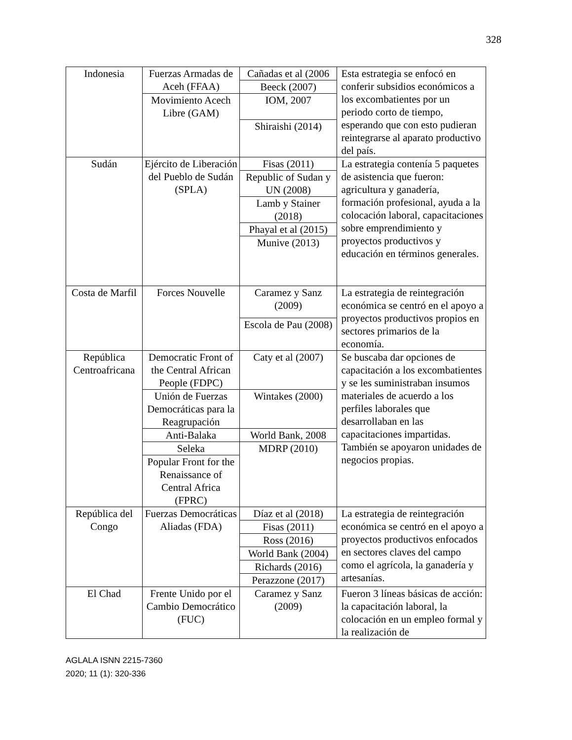328
| Indonesia | Fuerzas Armadas de Aceh (FFAA) | Cañadas et al (2006 | Esta estrategia se enfocó en conferir subsidios económicos a los excombatientes por un periodo corto de tiempo, esperando que con esto pudieran reintegrarse al aparato productivo del país. |
| | | Beeck (2007) | |
| | Movimiento Acech Libre (GAM) | IOM, 2007 | |
| | | Shiraishi (2014) | |
| Sudán | Ejército de Liberación del Pueblo de Sudán (SPLA) | Fisas (2011) | La estrategia contenía 5 paquetes de asistencia que fueron: agricultura y ganadería, formación profesional, ayuda a la colocación laboral, capacitaciones sobre emprendimiento y proyectos productivos y educación en términos generales. |
| | | Republic of Sudan y UN (2008) | |
| | | Lamb y Stainer (2018) | |
| | | Phayal et al (2015) | |
| | | Munive (2013) | |
| Costa de Marfil | Forces Nouvelle | Caramez y Sanz (2009) | La estrategia de reintegración económica se centró en el apoyo a proyectos productivos propios en sectores primarios de la economía. |
| | | Escola de Pau (2008) | |
| República Centroafricana | Democratic Front of the Central African People (FDPC) | Caty et al (2007) | Se buscaba dar opciones de capacitación a los excombatientes y se les suministraban insumos materiales de acuerdo a los perfiles laborales que desarrollaban en las capacitaciones impartidas. También se apoyaron unidades de negocios propias. |
| | Unión de Fuerzas Democráticas para la Reagrupación | Wintakes (2000) | |
| | Anti-Balaka | World Bank, 2008 | |
| | Seleka | MDRP (2010) | |
| | Popular Front for the Renaissance of Central Africa (FPRC) | | |
| República del Congo | Fuerzas Democráticas Aliadas (FDA) | Díaz et al (2018) | La estrategia de reintegración económica se centró en el apoyo a proyectos productivos enfocados en sectores claves del campo como el agrícola, la ganadería y artesanías. |
| | | Fisas (2011) | |
| | | Ross (2016) | |
| | | World Bank (2004) | |
| | | Richards (2016) | |
| | | Perazzone (2017) | |
| El Chad | Frente Unido por el Cambio Democrático (FUC) | Caramez y Sanz (2009) | Fueron 3 líneas básicas de acción: la capacitación laboral, la colocación en un empleo formal y la realización de |
AGLALA ISNN 2215-7360
2020; 11 (1): 320-336